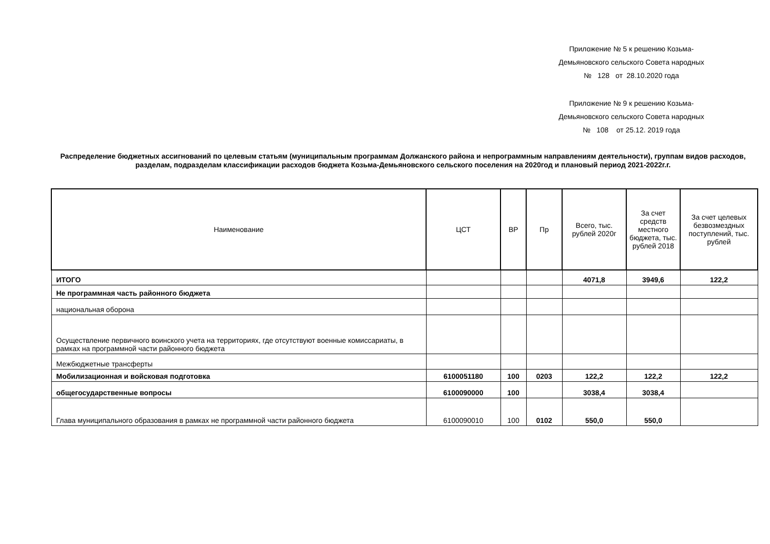Приложение № 5 к решению Козьма-
Демьяновского сельского Совета народных
№ 128 от 28.10.2020 года
Приложение № 9 к решению Козьма-
Демьяновского сельского Совета народных
№ 108 от 25.12. 2019 года
Распределение бюджетных ассигнований по целевым статьям (муниципальным программам Должанского района и непрограммным направлениям деятельности), группам видов расходов, разделам, подразделам классификации расходов бюджета Козьма-Демьяновского сельского поселения на 2020год и плановый период 2021-2022г.г.
| Наименование | ЦСТ | ВР | Пр | Всего, тыс. рублей 2020г | За счет средств местного бюджета, тыс. рублей 2018 | За счет целевых безвозмездных поступлений, тыс. рублей |
| --- | --- | --- | --- | --- | --- | --- |
| ИТОГО | | | | 4071,8 | 3949,6 | 122,2 |
| Не программная часть районного бюджета | | | | | | |
| национальная оборона | | | | | | |
| Осуществление первичного воинского учета на территориях, где отсутствуют военные комиссариаты, в рамках на программной части районного бюджета | | | | | | |
| Межбюджетные трансферты | | | | | | |
| Мобилизационная и войсковая подготовка | 6100051180 | 100 | 0203 | 122,2 | 122,2 | 122,2 |
| общегосударственные вопросы | 6100090000 | 100 | | 3038,4 | 3038,4 | |
| Глава муниципального образования в рамках не программной части районного бюджета | 6100090010 | 100 | 0102 | 550,0 | 550,0 | |